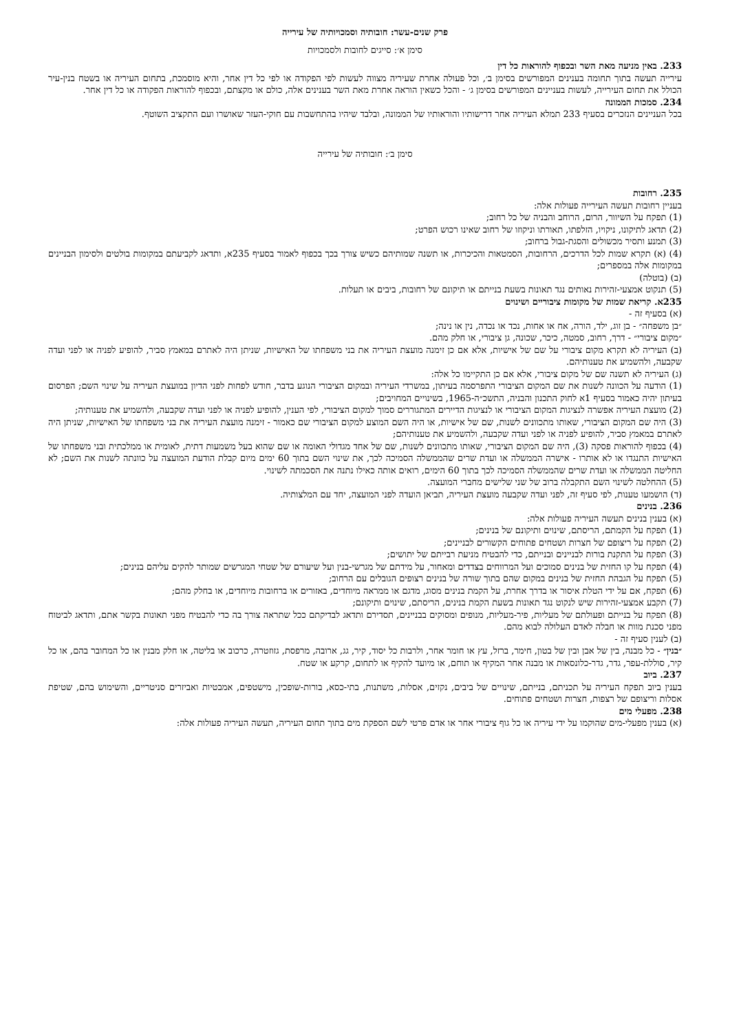פרק שנים-עשר: חובותיה וסמכויותיה של עירייה
סימן א׳: סייגים לחובות ולסמכויות
233. באין מניעה מאת השר ובכפוף להוראות כל דין
עירייה תעשה בתוך תחומה בענינים המפורשים בסימן ב׳, וכל פעולה אחרת שעיריה מצווה לעשות לפי הפקודה או לפי כל דין אחר, והיא מוסמכת, בתחום העיריה או בשטח בנין-עיר הכולל את תחום העירייה, לעשות בעניינים המפורשים בסימן ג׳ - והכל כשאין הוראה אחרת מאת השר בענינים אלה, כולם או מקצתם, ובכפוף להוראות הפקודה או כל דין אחר.
234. סמכות הממונה
בכל העניינים הנזכרים בסעיף 233 תמלא העיריה אחר דרישותיו והוראותיו של הממונה, ובלבד שיהיו בהתחשבות עם חוקי-העזר שאושרו ועם התקציב השוטף.
סימן ב׳: חובותיה של עירייה
235. רחובות
בעניין רחובות תעשה העירייה פעולות אלה:
(1) תפקח על השיוור, הרום, הרוחב והבניה של כל רחוב;
(2) תדאג לתיקונו, ניקויו, הזלפתו, תאורתו וניקוזו של רחוב שאינו רכוש הפרט;
(3) תמנע ותסיר מכשולים והסגת-גבול ברחוב;
(4) (א) תקרא שמות לכל הדרכים, הרחובות, הסמטאות והכיכרות, או תשנה שמותיהם כשיש צורך בכך בכפוף לאמור בסעיף 235א, ותדאג לקביעתם במקומות בולטים ולסימון הבניינים במקומות אלה במספרים;
(ב) (בוטלה)
(5) תנקוט אמצעי-זהירות נאותים נגד תאונות בשעת בנייתם או תיקונם של רחובות, ביבים או תעלות.
235א. קריאת שמות של מקומות ציבוריים ושינוים
(א) בסעיף זה -
״בן משפחה״ - בן זוג, ילד, הורה, אח או אחות, נכד או נכדה, נין או נינה;
״מקום ציבורי״ - דרך, רחוב, סמטה, כיכר, שכונה, גן ציבורי, או חלק מהם.
(ב) העיריה לא תקרא מקום ציבורי על שם של אישיות, אלא אם כן זימנה מועצת העיריה את בני משפחתו של האישיות, שניתן היה לאתרם במאמץ סביר, להופיע לפניה או לפני ועדה שקבעה, ולהשמיע את טענותיהם.
(ג) העיריה לא תשנה שם של מקום ציבורי, אלא אם כן התקיימו כל אלה:
(1) הודעה על הכוונה לשנות את שם המקום הציבורי התפרסמה בעיתון, במשרדי העיריה ובמקום הציבורי הנוגע בדבר, חודש לפחות לפני הדיון במועצת העיריה על שינוי השם; הפרסום בעיתון יהיה כאמור בסעיף 1א לחוק התכנון והבניה, התשכ״ה-1965, בשינויים המחויבים;
(2) מועצת העיריה אפשרה לנציגות המקום הציבורי או לנציגות הדיירים המתגוררים סמוך למקום הציבורי, לפי הענין, להופיע לפניה או לפני ועדה שקבעה, ולהשמיע את טענותיה;
(3) היה שם המקום הציבורי, שאותו מתכוונים לשנות, שם של אישיות, או היה השם המוצע למקום הציבורי שם כאמור - זימנה מועצת העיריה את בני משפחתו של האישיות, שניתן היה לאתרם במאמץ סביר, להופיע לפניה או לפני ועדה שקבעה, ולהשמיע את טענותיהם;
(4) בכפוף להוראות פסקה (3), היה שם המקום הציבורי, שאותו מתכוונים לשנות, שם של אחד מגדולי האומה או שם שהוא בעל משמעות דתית, לאומית או ממלכתית ובני משפחתו של האישיות התנגדו או לא אותרו - אישרה הממשלה או ועדת שרים שהממשלה הסמיכה לכך, את שינוי השם בתוך 60 ימים מיום קבלת הודעת המועצה על כוונתה לשנות את השם; לא החליטה הממשלה או ועדת שרים שהממשלה הסמיכה לכך בתוך 60 הימים, רואים אותה כאילו נתנה את הסכמתה לשינוי.
(5) ההחלטה לשינוי השם התקבלה ברוב של שני שלישים מחברי המועצה.
(ד) הושמעו טענות, לפי סעיף זה, לפני ועדה שקבעה מועצת העיריה, תביאן הועדה לפני המועצה, יחד עם המלצותיה.
236. בנינים
(א) בענין בנינים תעשה העיריה פעולות אלה:
(1) תפקח על הקמתם, הריסתם, שינוים ותיקונם של בנינים;
(2) תפקח על ריצופם של חצרות ושטחים פתוחים הקשורים לבניינים;
(3) תפקח על התקנת בורות לבניינים ובנייתם, כדי להבטיח מניעת רבייתם של יתושים;
(4) תפקח על קו החזית של בנינים סמוכים ועל המרווחים בצדדים ומאחור, על מידתם של מגרשי-בנין ועל שיעורם של שטחי המגרשים שמותר להקים עליהם בנינים;
(5) תפקח על הגבהת החזית של בנינים במקום שהם בתוך שורה של בנינים רצופים הגובלים עם הרחוב;
(6) תפקח, אם על ידי הטלת איסור או בדרך אחרת, על הקמת בנינים מסוג, מדגם או ממראה מיוחדים, באזורים או ברחובות מיוחדים, או בחלק מהם;
(7) תקבע אמצעי-זהירות שיש לנקוט נגד תאונות בשעת הקמת בנינים, הריסתם, שינוים ותיקונם;
(8) תפקח על בנייתם ופעולתם של מעליות, פיר-מעליות, מנופים ומסוקים בבניינים, תסדירם ותדאג לבדיקתם ככל שתראה צורך בה כדי להבטיח מפני תאונות בקשר אתם, ותדאג לביטוח מפני סכנת מוות או חבלה לאדם העלולה לבוא מהם.
(ב) לענין סעיף זה -
״בנין״ - כל מבנה, בין של אבן ובין של בטון, חימר, ברזל, עץ או חומר אחר, ולרבות כל יסוד, קיר, גג, ארובה, מרפסת, גזוזטרה, כרכוב או בליטה, או חלק מבנין או כל המחובר בהם, או כל קיר, סוללת-עפר, גדר, גדר-כלונסאות או מבנה אחר המקיף או תוחם, או מיועד להקיף או לתחום, קרקע או שטח.
237. ביוב
בענין ביוב תפקח העיריה על תכניתם, בנייתם, שינויים של ביבים, נקזים, אסלות, משתנות, בתי-כסא, בורות-שופכין, מישטפים, אמבטיות ואביזרים סניטריים, והשימוש בהם, שטיפת אסלות וריצופם של רצפות, חצרות ושטחים פתוחים.
238. מפעלי מים
(א) בענין מפעלי-מים שהוקמו על ידי עיריה או כל גוף ציבורי אחר או אדם פרטי לשם הספקת מים בתוך תחום העיריה, תעשה העיריה פעולות אלה: